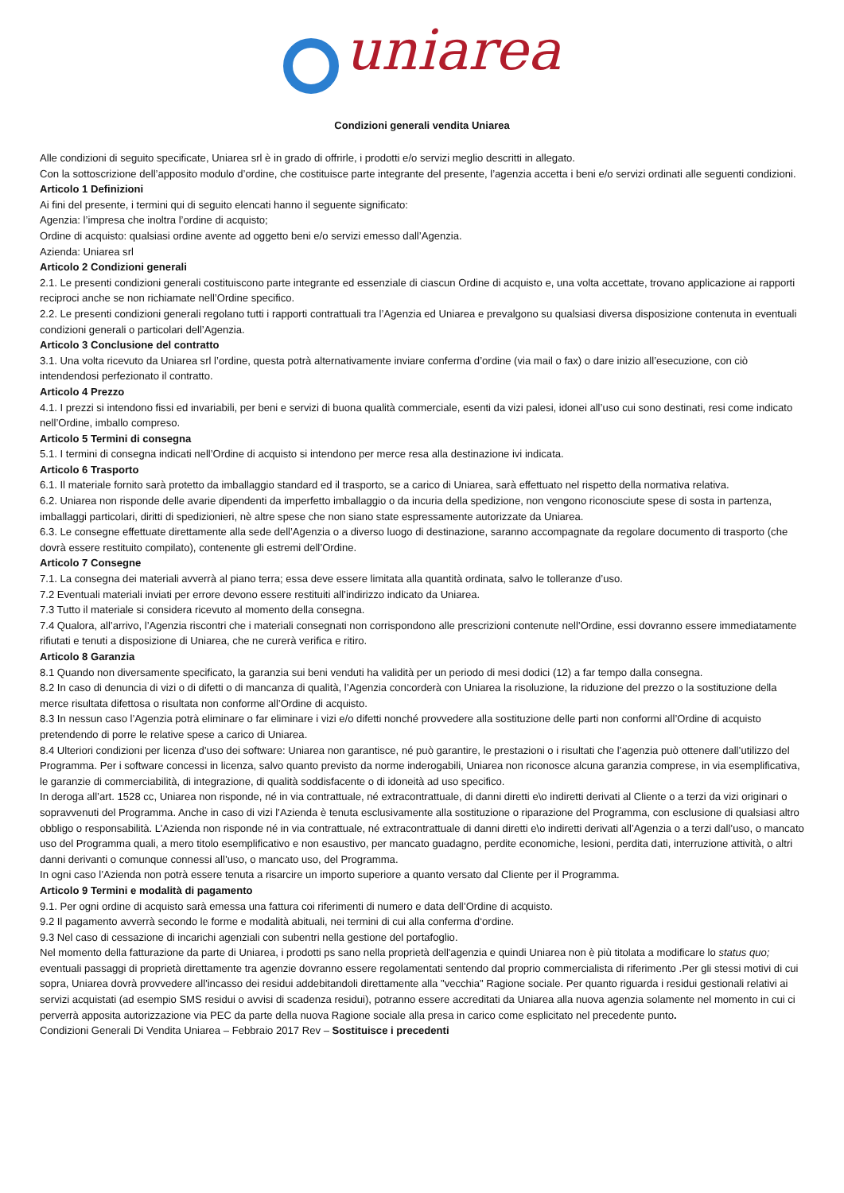uniarea
Condizioni generali vendita Uniarea
Alle condizioni di seguito specificate, Uniarea srl è in grado di offrirle, i prodotti e/o servizi meglio descritti in allegato.
Con la sottoscrizione dell’apposito modulo d’ordine, che costituisce parte integrante del presente, l’agenzia accetta i beni e/o servizi ordinati alle seguenti condizioni.
Articolo 1 Definizioni
Ai fini del presente, i termini qui di seguito elencati hanno il seguente significato:
Agenzia: l’impresa che inoltra l’ordine di acquisto;
Ordine di acquisto: qualsiasi ordine avente ad oggetto beni e/o servizi emesso dall’Agenzia.
Azienda: Uniarea srl
Articolo 2 Condizioni generali
2.1. Le presenti condizioni generali costituiscono parte integrante ed essenziale di ciascun Ordine di acquisto e, una volta accettate, trovano applicazione ai rapporti reciproci anche se non richiamate nell’Ordine specifico.
2.2. Le presenti condizioni generali regolano tutti i rapporti contrattuali tra l’Agenzia ed Uniarea e prevalgono su qualsiasi diversa disposizione contenuta in eventuali condizioni generali o particolari dell’Agenzia.
Articolo 3 Conclusione del contratto
3.1. Una volta ricevuto da Uniarea srl l’ordine, questa potrà alternativamente inviare conferma d’ordine (via mail o fax) o dare inizio all’esecuzione, con ciò intendendosi perfezionato il contratto.
Articolo 4 Prezzo
4.1. I prezzi si intendono fissi ed invariabili, per beni e servizi di buona qualità commerciale, esenti da vizi palesi, idonei all’uso cui sono destinati, resi come indicato nell’Ordine, imballo compreso.
Articolo 5 Termini di consegna
5.1. I termini di consegna indicati nell’Ordine di acquisto si intendono per merce resa alla destinazione ivi indicata.
Articolo 6 Trasporto
6.1. Il materiale fornito sarà protetto da imballaggio standard ed il trasporto, se a carico di Uniarea, sarà effettuato nel rispetto della normativa relativa.
6.2. Uniarea non risponde delle avarie dipendenti da imperfetto imballaggio o da incuria della spedizione, non vengono riconosciute spese di sosta in partenza, imballaggi particolari, diritti di spedizionieri, nè altre spese che non siano state espressamente autorizzate da Uniarea.
6.3. Le consegne effettuate direttamente alla sede dell’Agenzia o a diverso luogo di destinazione, saranno accompagnate da regolare documento di trasporto (che dovrà essere restituito compilato), contenente gli estremi dell’Ordine.
Articolo 7 Consegne
7.1. La consegna dei materiali avverrà al piano terra; essa deve essere limitata alla quantità ordinata, salvo le tolleranze d’uso.
7.2 Eventuali materiali inviati per errore devono essere restituiti all’indirizzo indicato da Uniarea.
7.3 Tutto il materiale si considera ricevuto al momento della consegna.
7.4 Qualora, all’arrivo, l’Agenzia riscontri che i materiali consegnati non corrispondono alle prescrizioni contenute nell’Ordine, essi dovranno essere immediatamente rifiutati e tenuti a disposizione di Uniarea, che ne curerà verifica e ritiro.
Articolo 8 Garanzia
8.1 Quando non diversamente specificato, la garanzia sui beni venduti ha validità per un periodo di mesi dodici (12) a far tempo dalla consegna.
8.2 In caso di denuncia di vizi o di difetti o di mancanza di qualità, l’Agenzia concorderà con Uniarea la risoluzione, la riduzione del prezzo o la sostituzione della merce risultata difettosa o risultata non conforme all’Ordine di acquisto.
8.3 In nessun caso l’Agenzia potrà eliminare o far eliminare i vizi e/o difetti nonché provvedere alla sostituzione delle parti non conformi all’Ordine di acquisto pretendendo di porre le relative spese a carico di Uniarea.
8.4 Ulteriori condizioni per licenza d’uso dei software: Uniarea non garantisce, né può garantire, le prestazioni o i risultati che l’agenzia può ottenere dall’utilizzo del Programma. Per i software concessi in licenza, salvo quanto previsto da norme inderogabili, Uniarea non riconosce alcuna garanzia comprese, in via esemplificativa, le garanzie di commerciabilità, di integrazione, di qualità soddisfacente o di idoneità ad uso specifico.
In deroga all’art. 1528 cc, Uniarea non risponde, né in via contrattuale, né extracontrattuale, di danni diretti e\o indiretti derivati al Cliente o a terzi da vizi originari o sopravvenuti del Programma. Anche in caso di vizi l’Azienda è tenuta esclusivamente alla sostituzione o riparazione del Programma, con esclusione di qualsiasi altro obbligo o responsabilità. L’Azienda non risponde né in via contrattuale, né extracontrattuale di danni diretti e\o indiretti derivati all’Agenzia o a terzi dall’uso, o mancato uso del Programma quali, a mero titolo esemplificativo e non esaustivo, per mancato guadagno, perdite economiche, lesioni, perdita dati, interruzione attività, o altri danni derivanti o comunque connessi all’uso, o mancato uso, del Programma.
In ogni caso l’Azienda non potrà essere tenuta a risarcire un importo superiore a quanto versato dal Cliente per il Programma.
Articolo 9 Termini e modalità di pagamento
9.1. Per ogni ordine di acquisto sarà emessa una fattura coi riferimenti di numero e data dell’Ordine di acquisto.
9.2 Il pagamento avverrà secondo le forme e modalità abituali, nei termini di cui alla conferma d‘ordine.
9.3 Nel caso di cessazione di incarichi agenziali con subentri nella gestione del portafoglio.
Nel momento della fatturazione da parte di Uniarea, i prodotti ps sano nella proprietà dell'agenzia e quindi Uniarea non è più titolata a modificare lo status quo; eventuali passaggi di proprietà direttamente tra agenzie dovranno essere regolamentati sentendo dal proprio commercialista di riferimento .Per gli stessi motivi di cui sopra, Uniarea dovrà provvedere all'incasso dei residui addebitandoli direttamente alla "vecchia" Ragione sociale. Per quanto riguarda i residui gestionali relativi ai servizi acquistati (ad esempio SMS residui o avvisi di scadenza residui), potranno essere accreditati da Uniarea alla nuova agenzia solamente nel momento in cui ci perverrà apposita autorizzazione via PEC da parte della nuova Ragione sociale alla presa in carico come esplicitato nel precedente punto.
Condizioni Generali Di Vendita Uniarea – Febbraio 2017 Rev – Sostituisce i precedenti